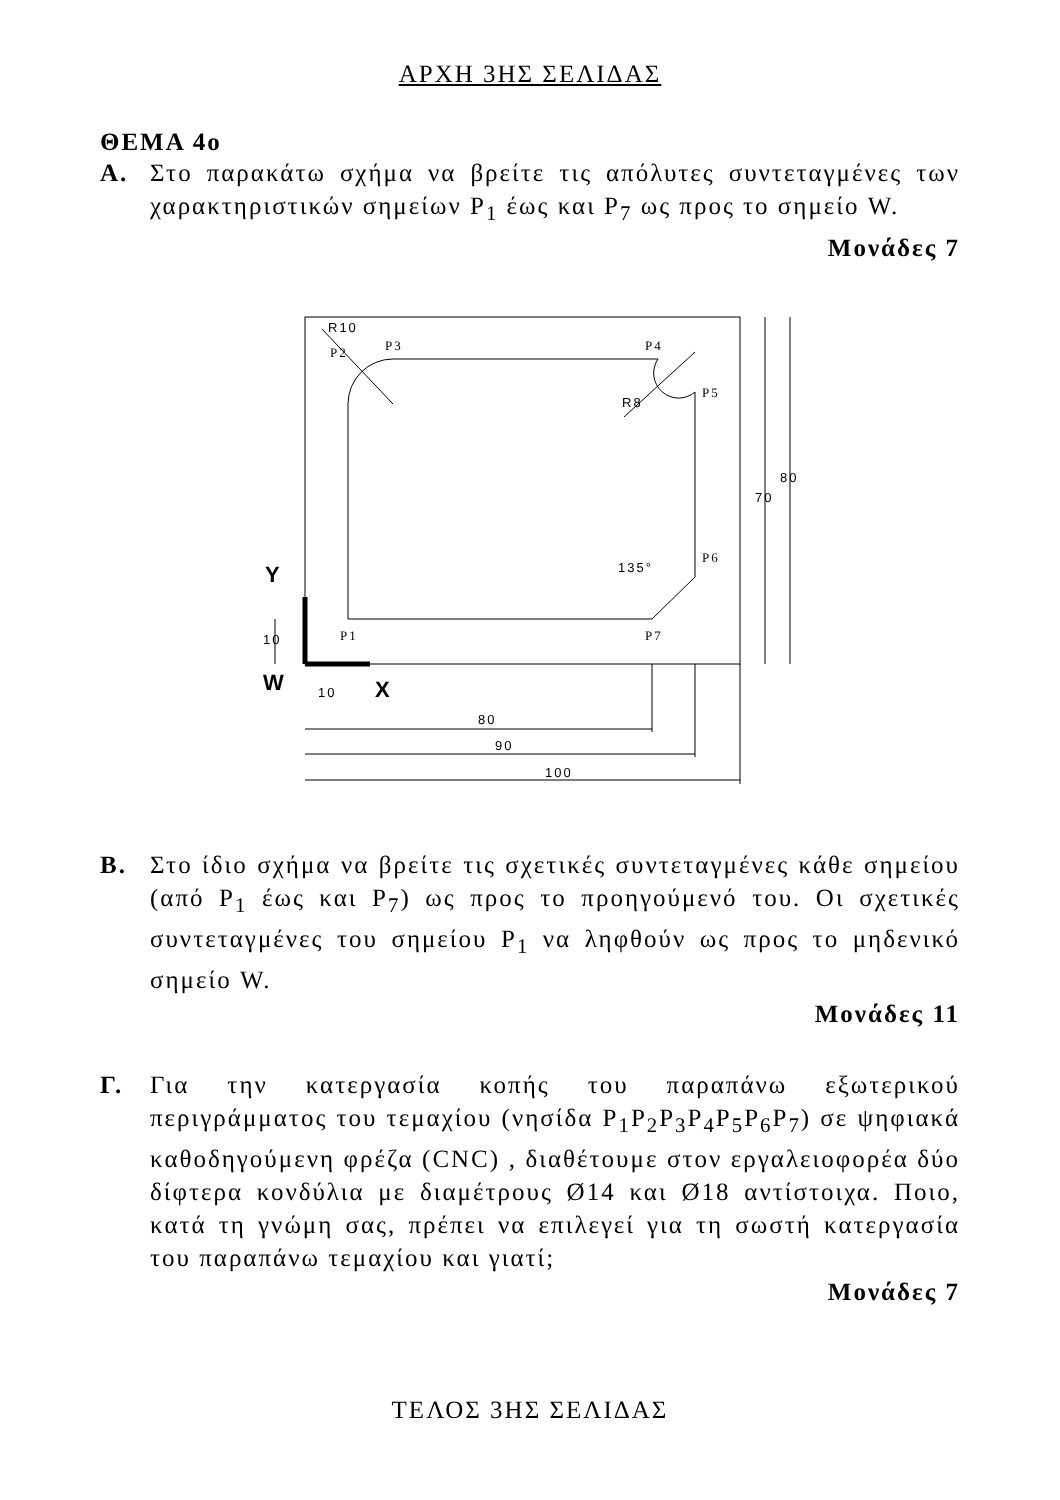ΑΡΧΗ 3ΗΣ ΣΕΛΙΔΑΣ
ΘΕΜΑ 4ο
Α. Στο παρακάτω σχήμα να βρείτε τις απόλυτες συντεταγμένες των χαρακτηριστικών σημείων P<sub>1</sub> έως και P<sub>7</sub> ως προς το σημείο W.
Μονάδες 7
Y
W
X
P2
P3
P4
P5
P6
P1
P7
R10
R8
135°
70
80
10
10
80
90
100
Β. Στο ίδιο σχήμα να βρείτε τις σχετικές συντεταγμένες κάθε σημείου (από P<sub>1</sub> έως και P<sub>7</sub>) ως προς το προηγούμενό του. Οι σχετικές συντεταγμένες του σημείου P<sub>1</sub> να ληφθούν ως προς το μηδενικό σημείο W.
Μονάδες 11
Γ. Για την κατεργασία κοπής του παραπάνω εξωτερικού περιγράμματος του τεμαχίου (νησίδα P<sub>1</sub>P<sub>2</sub>P<sub>3</sub>P<sub>4</sub>P<sub>5</sub>P<sub>6</sub>P<sub>7</sub>) σε ψηφιακά καθοδηγούμενη φρέζα (CNC) , διαθέτουμε στον εργαλειοφορέα δύο δίφτερα κονδύλια με διαμέτρους Ø14 και Ø18 αντίστοιχα. Ποιο, κατά τη γνώμη σας, πρέπει να επιλεγεί για τη σωστή κατεργασία του παραπάνω τεμαχίου και γιατί;
Μονάδες 7
ΤΕΛΟΣ 3ΗΣ ΣΕΛΙΔΑΣ